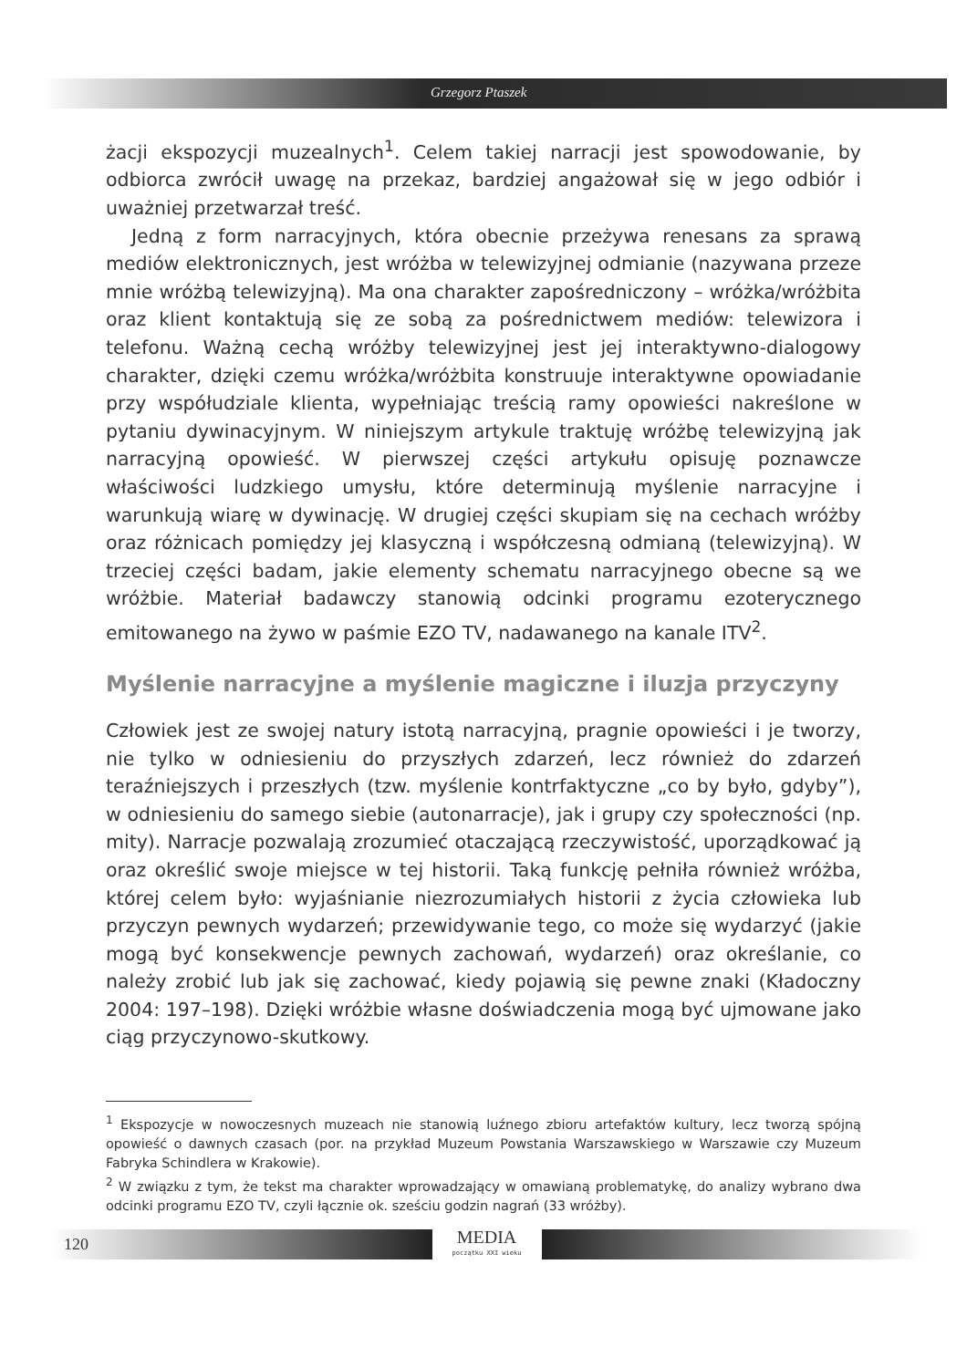Grzegorz Ptaszek
żacji ekspozycji muzealnych<sup>1</sup>. Celem takiej narracji jest spowodowanie, by odbiorca zwrócił uwagę na przekaz, bardziej angażował się w jego odbiór i uważniej przetwarzał treść.
Jedną z form narracyjnych, która obecnie przeżywa renesans za sprawą mediów elektronicznych, jest wróżba w telewizyjnej odmianie (nazywana przeze mnie wróżbą telewizyjną). Ma ona charakter zapośredniczony – wróżka/wróżbita oraz klient kontaktują się ze sobą za pośrednictwem mediów: telewizora i telefonu. Ważną cechą wróżby telewizyjnej jest jej interaktywno-dialogowy charakter, dzięki czemu wróżka/wróżbita konstruuje interaktywne opowiadanie przy współudziale klienta, wypełniając treścią ramy opowieści nakreślone w pytaniu dywinacyjnym. W niniejszym artykule traktuję wróżbę telewizyjną jak narracyjną opowieść. W pierwszej części artykułu opisuję poznawcze właściwości ludzkiego umysłu, które determinują myślenie narracyjne i warunkują wiarę w dywinację. W drugiej części skupiam się na cechach wróżby oraz różnicach pomiędzy jej klasyczną i współczesną odmianą (telewizyjną). W trzeciej części badam, jakie elementy schematu narracyjnego obecne są we wróżbie. Materiał badawczy stanowią odcinki programu ezoterycznego emitowanego na żywo w paśmie EZO TV, nadawanego na kanale ITV<sup>2</sup>.
Myślenie narracyjne a myślenie magiczne i iluzja przyczyny
Człowiek jest ze swojej natury istotą narracyjną, pragnie opowieści i je tworzy, nie tylko w odniesieniu do przyszłych zdarzeń, lecz również do zdarzeń teraźniejszych i przeszłych (tzw. myślenie kontrfaktyczne „co by było, gdyby”), w odniesieniu do samego siebie (autonarracje), jak i grupy czy społeczności (np. mity). Narracje pozwalają zrozumieć otaczającą rzeczywistość, uporządkować ją oraz określić swoje miejsce w tej historii. Taką funkcję pełniła również wróżba, której celem było: wyjaśnianie niezrozumiałych historii z życia człowieka lub przyczyn pewnych wydarzeń; przewidywanie tego, co może się wydarzyć (jakie mogą być konsekwencje pewnych zachowań, wydarzeń) oraz określanie, co należy zrobić lub jak się zachować, kiedy pojawią się pewne znaki (Kładoczny 2004: 197–198). Dzięki wróżbie własne doświadczenia mogą być ujmowane jako ciąg przyczynowo-skutkowy.
<sup>1</sup> Ekspozycje w nowoczesnych muzeach nie stanowią luźnego zbioru artefaktów kultury, lecz tworzą spójną opowieść o dawnych czasach (por. na przykład Muzeum Powstania Warszawskiego w Warszawie czy Muzeum Fabryka Schindlera w Krakowie).
<sup>2</sup> W związku z tym, że tekst ma charakter wprowadzający w omawianą problematykę, do analizy wybrano dwa odcinki programu EZO TV, czyli łącznie ok. sześciu godzin nagrań (33 wróżby).
MEDIA
początku XXI wieku
120